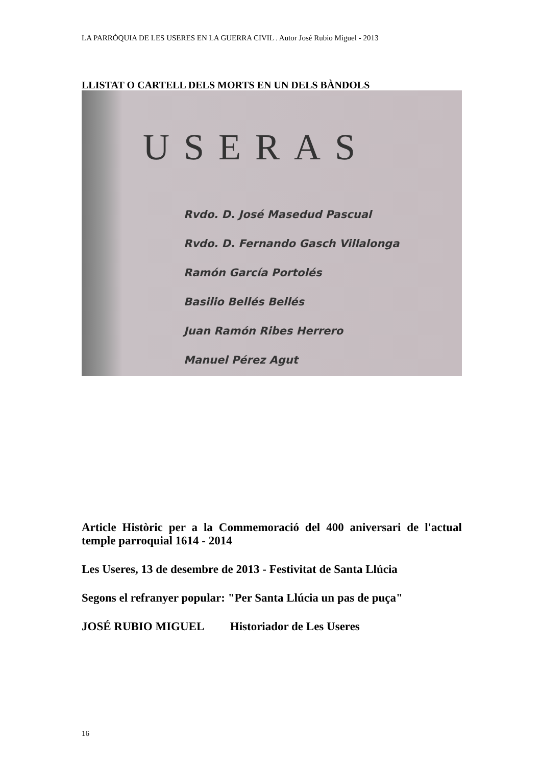LA PARRÒQUIA DE LES USERES EN LA GUERRA CIVIL . Autor José Rubio Miguel - 2013
LLISTAT O CARTELL DELS MORTS EN UN DELS BÀNDOLS
USERAS
Rvdo. D. José Masedud Pascual
Rvdo. D. Fernando Gasch Villalonga
Ramón García Portolés
Basilio Bellés Bellés
Juan Ramón Ribes Herrero
Manuel Pérez Agut
Article Històric per a la Commemoració del 400 aniversari de l'actual temple parroquial 1614 - 2014
Les Useres, 13 de desembre de 2013 - Festivitat de Santa Llúcia
Segons el refranyer popular: "Per Santa Llúcia un pas de puça"
JOSÉ RUBIO MIGUEL Historiador de Les Useres
16